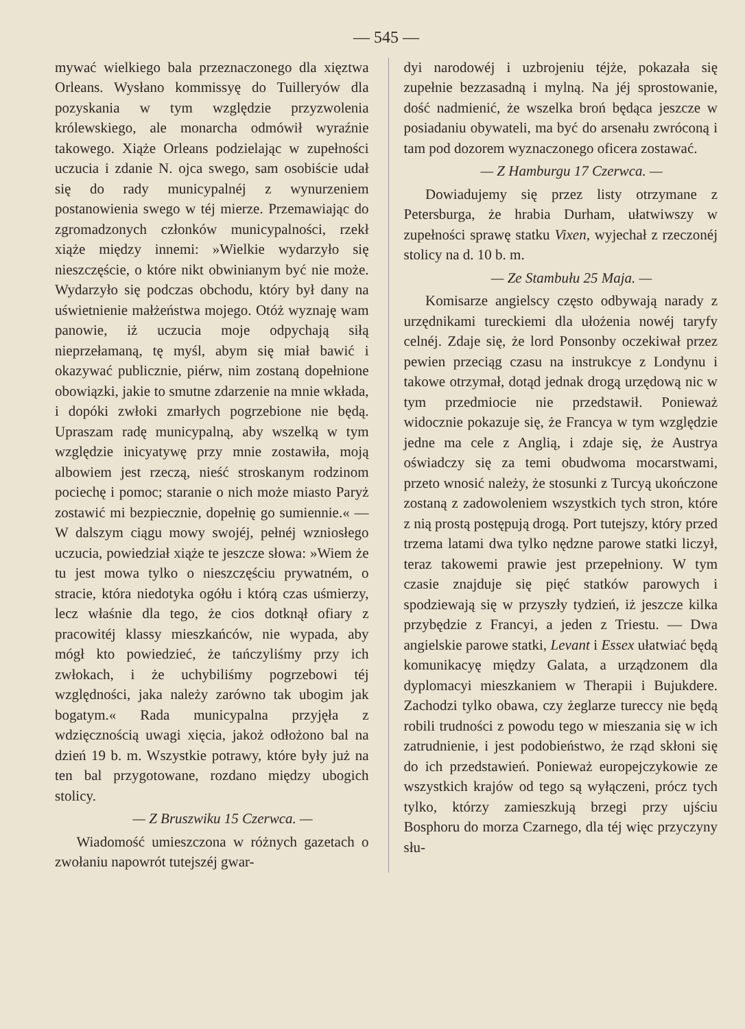— 545 —
mywać wielkiego bala przeznaczonego dla xięztwa Orleans. Wysłano kommissyę do Tuilleryów dla pozyskania w tym względzie przyzwolenia królewskiego, ale monarcha odmówił wyraźnie takowego. Xiąże Orleans podzielając w zupełności uczucia i zdanie N. ojca swego, sam osobiście udał się do rady municypalnéj z wynurzeniem postanowienia swego w téj mierze. Przemawiając do zgromadzonych członków municypalności, rzekł xiąże między innemi: »Wielkie wydarzyło się nieszczęście, o które nikt obwinianym być nie może. Wydarzyło się podczas obchodu, który był dany na uświetnienie małżeństwa mojego. Otóż wyznaję wam panowie, iż uczucia moje odpychają siłą nieprzełamaną, tę myśl, abym się miał bawić i okazywać publicznie, piérw, nim zostaną dopełnione obowiązki, jakie to smutne zdarzenie na mnie wkłada, i dopóki zwłoki zmarłych pogrzebione nie będą. Upraszam radę municypalną, aby wszelką w tym względzie inicyatywę przy mnie zostawiła, moją albowiem jest rzeczą, nieść stroskanym rodzinom pociechę i pomoc; staranie o nich może miasto Paryż zostawić mi bezpiecznie, dopełnię go sumiennie.« — W dalszym ciągu mowy swojéj, pełnéj wzniosłego uczucia, powiedział xiąże te jeszcze słowa: »Wiem że tu jest mowa tylko o nieszczęściu prywatném, o stracie, która niedotyka ogółu i którą czas uśmierzy, lecz właśnie dla tego, że cios dotknął ofiary z pracowitéj klassy mieszkańców, nie wypada, aby mógł kto powiedzieć, że tańczyliśmy przy ich zwłokach, i że uchybiliśmy pogrzebowi téj względności, jaka należy zarówno tak ubogim jak bogatym.« Rada municypalna przyjęła z wdzięcznością uwagi xięcia, jakoż odłożono bal na dzień 19 b. m. Wszystkie potrawy, które były już na ten bal przygotowane, rozdano między ubogich stolicy.
— Z Bruszwiku 15 Czerwca. —
Wiadomość umieszczona w różnych gazetach o zwołaniu napowrót tutejszéj gwar-
dyi narodowéj i uzbrojeniu téjże, pokazała się zupełnie bezzasadną i mylną. Na jéj sprostowanie, dość nadmienić, że wszelka broń będąca jeszcze w posiadaniu obywateli, ma być do arsenału zwróconą i tam pod dozorem wyznaczonego oficera zostawać.
— Z Hamburgu 17 Czerwca. —
Dowiadujemy się przez listy otrzymane z Petersburga, że hrabia Durham, ułatwiwszy w zupełności sprawę statku Vixen, wyjechał z rzeczonéj stolicy na d. 10 b. m.
— Ze Stambułu 25 Maja. —
Komisarze angielscy często odbywają narady z urzędnikami tureckiemi dla ułożenia nowéj taryfy celnéj. Zdaje się, że lord Ponsonby oczekiwał przez pewien przeciąg czasu na instrukcye z Londynu i takowe otrzymał, dotąd jednak drogą urzędową nic w tym przedmiocie nie przedstawił. Ponieważ widocznie pokazuje się, że Francya w tym względzie jedne ma cele z Anglią, i zdaje się, że Austrya oświadczy się za temi obudwoma mocarstwami, przeto wnosić należy, że stosunki z Turcyą ukończone zostaną z zadowoleniem wszystkich tych stron, które z nią prostą postępują drogą. Port tutejszy, który przed trzema latami dwa tylko nędzne parowe statki liczył, teraz takowemi prawie jest przepełniony. W tym czasie znajduje się pięć statków parowych i spodziewają się w przyszły tydzień, iż jeszcze kilka przybędzie z Francyi, a jeden z Triestu. — Dwa angielskie parowe statki, Levant i Essex ułatwiać będą komunikacyę między Galata, a urządzonem dla dyplomacyi mieszkaniem w Therapii i Bujukdere. Zachodzi tylko obawa, czy żeglarze tureccy nie będą robili trudności z powodu tego w mieszania się w ich zatrudnienie, i jest podobieństwo, że rząd skłoni się do ich przedstawień. Ponieważ europejczykowie ze wszystkich krajów od tego są wyłączeni, prócz tych tylko, którzy zamieszkują brzegi przy ujściu Bosphoru do morza Czarnego, dla téj więc przyczyny słu-